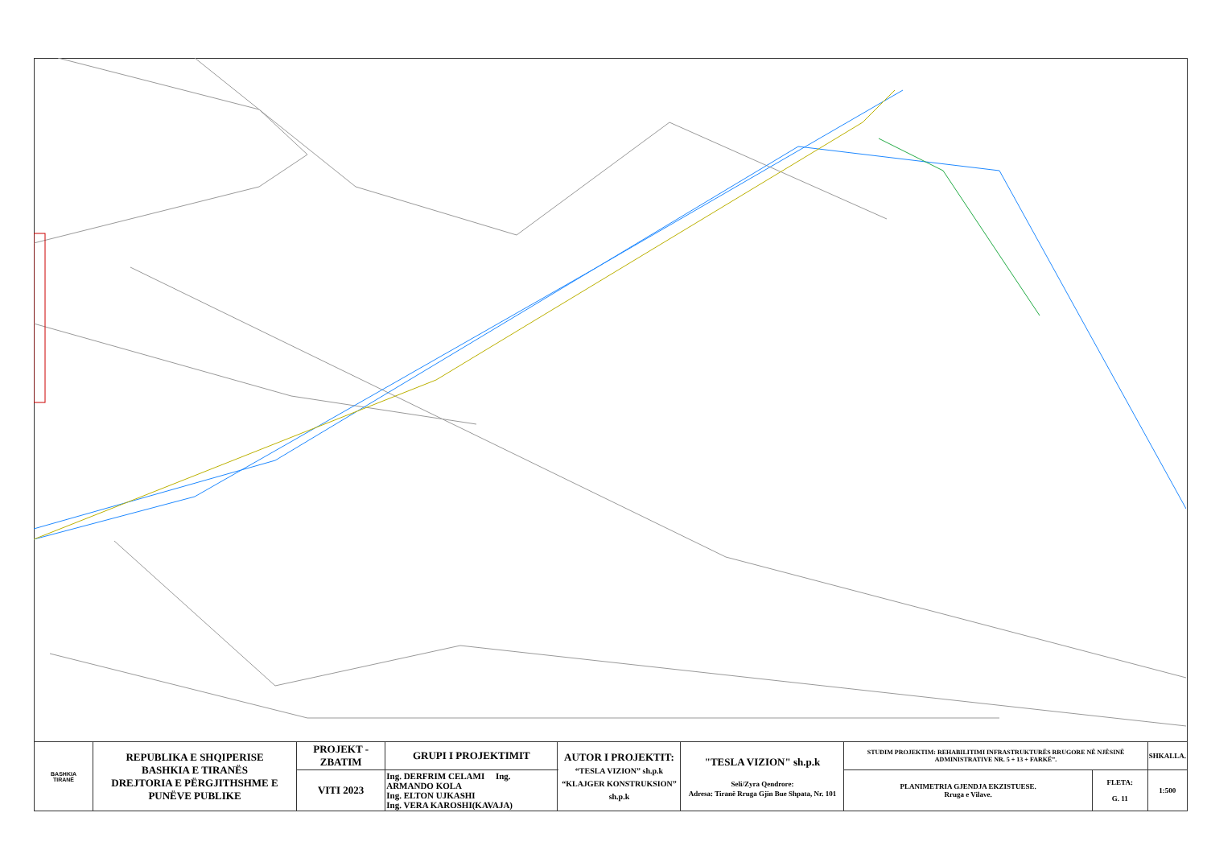| BASHKIA TIRANË | REPUBLIKA E SHQIPERISE BASHKIA E TIRANËS DREJTORIA E PËRGJITHSHME E PUNËVE PUBLIKE | PROJEKT - ZBATIM | GRUPI I PROJEKTIMIT | AUTOR I PROJEKTIT: “TESLA VIZION” sh.p.k “KLAJGER KONSTRUKSION” sh.p.k | "TESLA VIZION" sh.p.k Seli/Zyra Qendrore: Adresa: Tiranë Rruga Gjin Bue Shpata, Nr. 101 | STUDIM PROJEKTIM: REHABILITIMI INFRASTRUKTURËS RRUGORE NË NJËSINË ADMINISTRATIVE NR. 5 + 13 + FARKË”. | | SHKALLA. |
| | | VITI 2023 | Ing. DERFRIM CELAMI Ing. ARMANDO KOLA Ing. ELTON UJKASHI Ing. VERA KAROSHI(KAVAJA) | | | PLANIMETRIA GJENDJA EKZISTUESE. Rruga e Vilave. | FLETA: G. 11 | 1:500 |